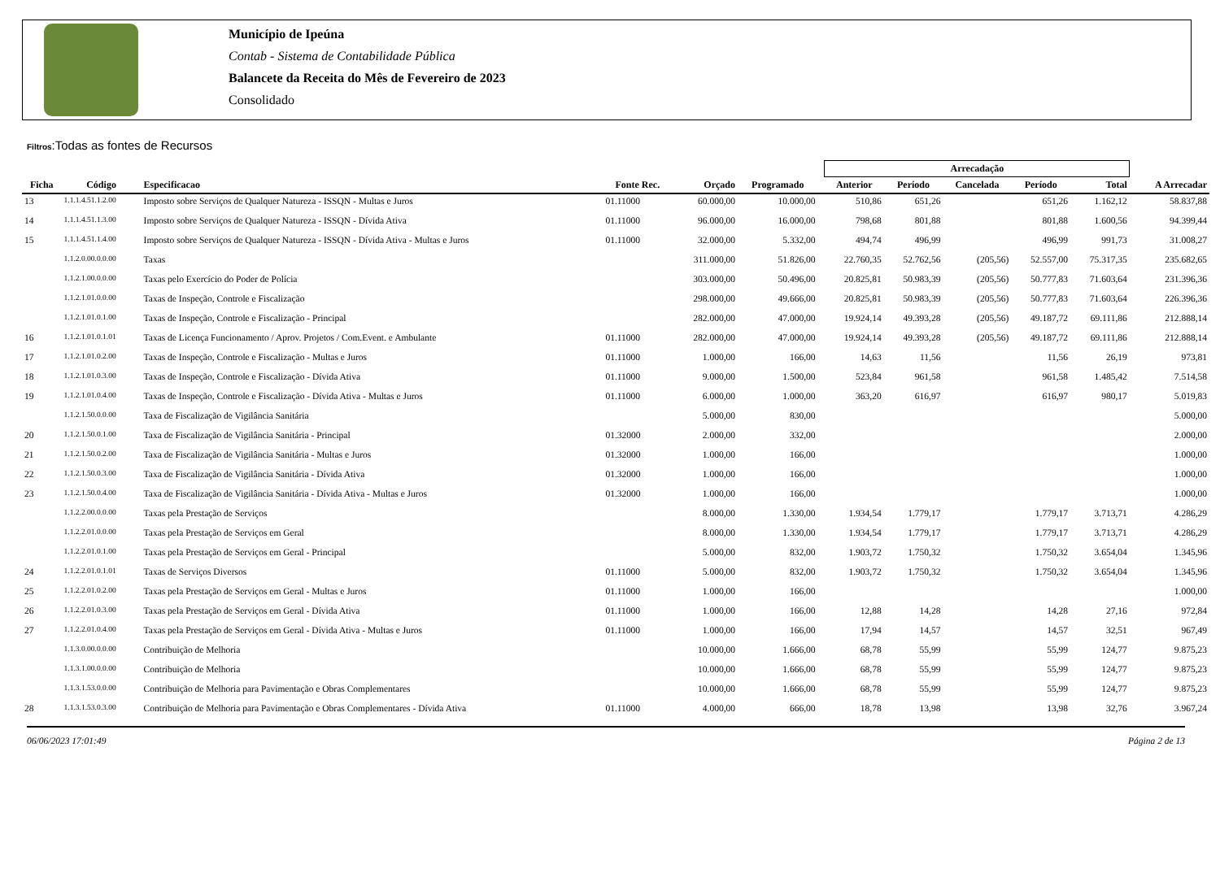Município de Ipeúna
Contab - Sistema de Contabilidade Pública
Balancete da Receita do Mês de Fevereiro de 2023
Consolidado
Filtros:Todas as fontes de Recursos
| | | | | | | | Arrecadação | | | | | |
| --- | --- | --- | --- | --- | --- | --- | --- | --- | --- | --- | --- | --- |
| Ficha | Código | Especificacao | Fonte Rec. | Orçado | Programado | | Anterior | Período | Cancelada | Período | Total | A Arrecadar |
| 13 | 1.1.1.4.51.1.2.00 | Imposto sobre Serviços de Qualquer Natureza - ISSQN - Multas e Juros | 01.11000 | 60.000,00 | 10.000,00 | | 510,86 | 651,26 | | 651,26 | 1.162,12 | 58.837,88 |
| 14 | 1.1.1.4.51.1.3.00 | Imposto sobre Serviços de Qualquer Natureza - ISSQN - Dívida Ativa | 01.11000 | 96.000,00 | 16.000,00 | | 798,68 | 801,88 | | 801,88 | 1.600,56 | 94.399,44 |
| 15 | 1.1.1.4.51.1.4.00 | Imposto sobre Serviços de Qualquer Natureza - ISSQN - Dívida Ativa - Multas e Juros | 01.11000 | 32.000,00 | 5.332,00 | | 494,74 | 496,99 | | 496,99 | 991,73 | 31.008,27 |
| | 1.1.2.0.00.0.0.00 | Taxas | | 311.000,00 | 51.826,00 | | 22.760,35 | 52.762,56 | (205,56) | 52.557,00 | 75.317,35 | 235.682,65 |
| | 1.1.2.1.00.0.0.00 | Taxas pelo Exercício do Poder de Polícia | | 303.000,00 | 50.496,00 | | 20.825,81 | 50.983,39 | (205,56) | 50.777,83 | 71.603,64 | 231.396,36 |
| | 1.1.2.1.01.0.0.00 | Taxas de Inspeção, Controle e Fiscalização | | 298.000,00 | 49.666,00 | | 20.825,81 | 50.983,39 | (205,56) | 50.777,83 | 71.603,64 | 226.396,36 |
| | 1.1.2.1.01.0.1.00 | Taxas de Inspeção, Controle e Fiscalização - Principal | | 282.000,00 | 47.000,00 | | 19.924,14 | 49.393,28 | (205,56) | 49.187,72 | 69.111,86 | 212.888,14 |
| 16 | 1.1.2.1.01.0.1.01 | Taxas de Licença Funcionamento / Aprov. Projetos / Com.Event. e Ambulante | 01.11000 | 282.000,00 | 47.000,00 | | 19.924,14 | 49.393,28 | (205,56) | 49.187,72 | 69.111,86 | 212.888,14 |
| 17 | 1.1.2.1.01.0.2.00 | Taxas de Inspeção, Controle e Fiscalização - Multas e Juros | 01.11000 | 1.000,00 | 166,00 | | 14,63 | 11,56 | | 11,56 | 26,19 | 973,81 |
| 18 | 1.1.2.1.01.0.3.00 | Taxas de Inspeção, Controle e Fiscalização - Dívida Ativa | 01.11000 | 9.000,00 | 1.500,00 | | 523,84 | 961,58 | | 961,58 | 1.485,42 | 7.514,58 |
| 19 | 1.1.2.1.01.0.4.00 | Taxas de Inspeção, Controle e Fiscalização - Dívida Ativa - Multas e Juros | 01.11000 | 6.000,00 | 1.000,00 | | 363,20 | 616,97 | | 616,97 | 980,17 | 5.019,83 |
| | 1.1.2.1.50.0.0.00 | Taxa de Fiscalização de Vigilância Sanitária | | 5.000,00 | 830,00 | | | | | | | 5.000,00 |
| 20 | 1.1.2.1.50.0.1.00 | Taxa de Fiscalização de Vigilância Sanitária - Principal | 01.32000 | 2.000,00 | 332,00 | | | | | | | 2.000,00 |
| 21 | 1.1.2.1.50.0.2.00 | Taxa de Fiscalização de Vigilância Sanitária - Multas e Juros | 01.32000 | 1.000,00 | 166,00 | | | | | | | 1.000,00 |
| 22 | 1.1.2.1.50.0.3.00 | Taxa de Fiscalização de Vigilância Sanitária - Dívida Ativa | 01.32000 | 1.000,00 | 166,00 | | | | | | | 1.000,00 |
| 23 | 1.1.2.1.50.0.4.00 | Taxa de Fiscalização de Vigilância Sanitária - Dívida Ativa - Multas e Juros | 01.32000 | 1.000,00 | 166,00 | | | | | | | 1.000,00 |
| | 1.1.2.2.00.0.0.00 | Taxas pela Prestação de Serviços | | 8.000,00 | 1.330,00 | | 1.934,54 | 1.779,17 | | 1.779,17 | 3.713,71 | 4.286,29 |
| | 1.1.2.2.01.0.0.00 | Taxas pela Prestação de Serviços em Geral | | 8.000,00 | 1.330,00 | | 1.934,54 | 1.779,17 | | 1.779,17 | 3.713,71 | 4.286,29 |
| | 1.1.2.2.01.0.1.00 | Taxas pela Prestação de Serviços em Geral - Principal | | 5.000,00 | 832,00 | | 1.903,72 | 1.750,32 | | 1.750,32 | 3.654,04 | 1.345,96 |
| 24 | 1.1.2.2.01.0.1.01 | Taxas de Serviços Diversos | 01.11000 | 5.000,00 | 832,00 | | 1.903,72 | 1.750,32 | | 1.750,32 | 3.654,04 | 1.345,96 |
| 25 | 1.1.2.2.01.0.2.00 | Taxas pela Prestação de Serviços em Geral - Multas e Juros | 01.11000 | 1.000,00 | 166,00 | | | | | | | 1.000,00 |
| 26 | 1.1.2.2.01.0.3.00 | Taxas pela Prestação de Serviços em Geral - Dívida Ativa | 01.11000 | 1.000,00 | 166,00 | | 12,88 | 14,28 | | 14,28 | 27,16 | 972,84 |
| 27 | 1.1.2.2.01.0.4.00 | Taxas pela Prestação de Serviços em Geral - Dívida Ativa - Multas e Juros | 01.11000 | 1.000,00 | 166,00 | | 17,94 | 14,57 | | 14,57 | 32,51 | 967,49 |
| | 1.1.3.0.00.0.0.00 | Contribuição de Melhoria | | 10.000,00 | 1.666,00 | | 68,78 | 55,99 | | 55,99 | 124,77 | 9.875,23 |
| | 1.1.3.1.00.0.0.00 | Contribuição de Melhoria | | 10.000,00 | 1.666,00 | | 68,78 | 55,99 | | 55,99 | 124,77 | 9.875,23 |
| | 1.1.3.1.53.0.0.00 | Contribuição de Melhoria para Pavimentação e Obras Complementares | | 10.000,00 | 1.666,00 | | 68,78 | 55,99 | | 55,99 | 124,77 | 9.875,23 |
| 28 | 1.1.3.1.53.0.3.00 | Contribuição de Melhoria para Pavimentação e Obras Complementares - Dívida Ativa | 01.11000 | 4.000,00 | 666,00 | | 18,78 | 13,98 | | 13,98 | 32,76 | 3.967,24 |
06/06/2023 17:01:49 Página 2 de 13